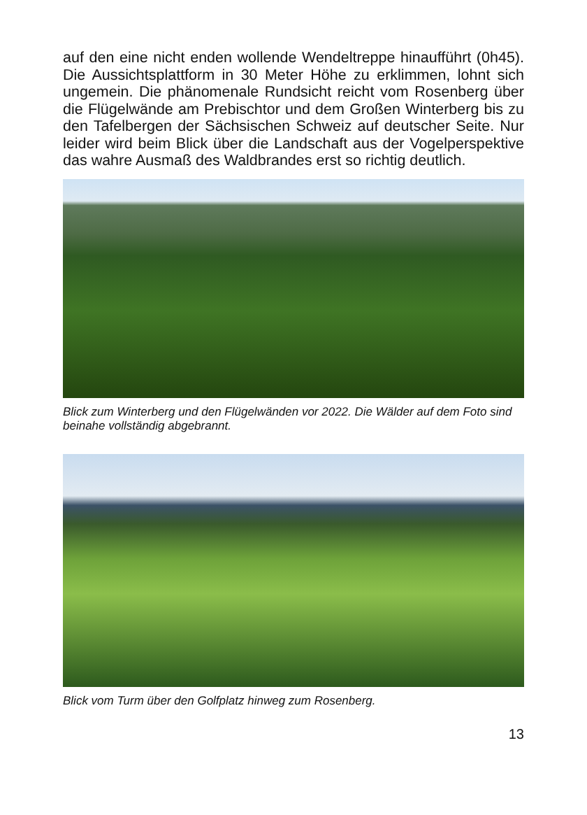auf den eine nicht enden wollende Wendeltreppe hinaufführt (0h45). Die Aussichtsplattform in 30 Meter Höhe zu erklimmen, lohnt sich ungemein. Die phänomenale Rundsicht reicht vom Rosenberg über die Flügelwände am Prebischtor und dem Großen Winterberg bis zu den Tafelbergen der Sächsischen Schweiz auf deutscher Seite. Nur leider wird beim Blick über die Landschaft aus der Vogelperspektive das wahre Ausmaß des Waldbrandes erst so richtig deutlich.
Blick zum Winterberg und den Flügelwänden vor 2022. Die Wälder auf dem Foto sind beinahe vollständig abgebrannt.
Blick vom Turm über den Golfplatz hinweg zum Rosenberg.
13